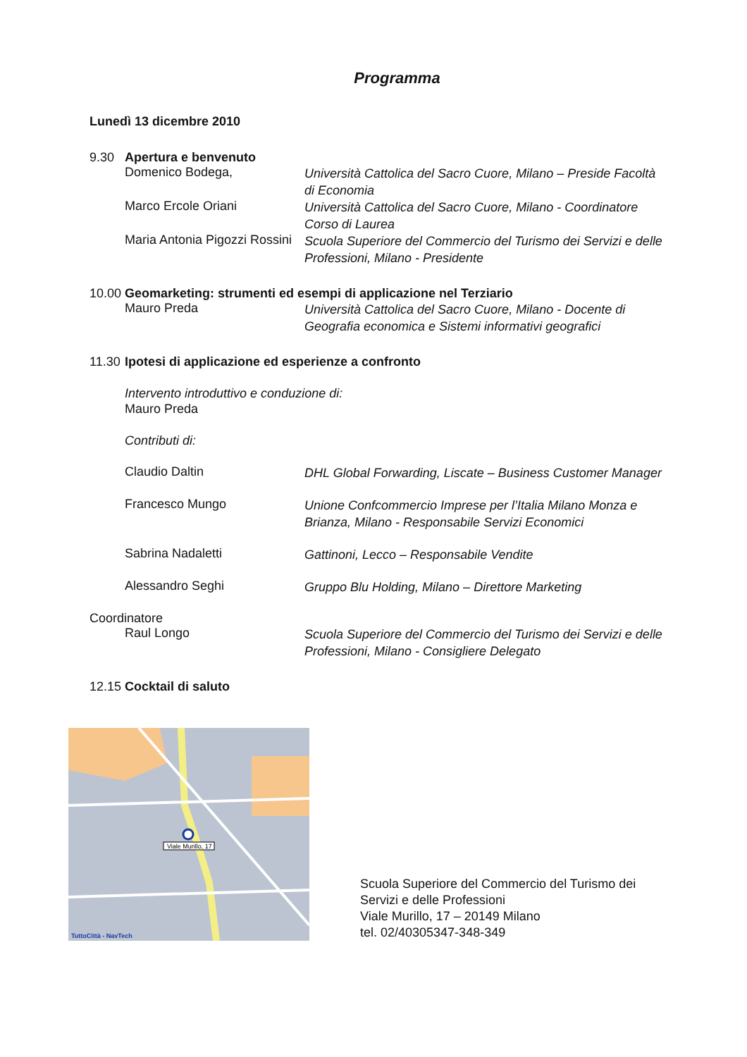Programma
Lunedì 13 dicembre 2010
9.30 Apertura e benvenuto
Domenico Bodega,
Università Cattolica del Sacro Cuore, Milano – Preside Facoltà di Economia
Marco Ercole Oriani
Università Cattolica del Sacro Cuore, Milano - Coordinatore Corso di Laurea
Maria Antonia Pigozzi Rossini
Scuola Superiore del Commercio del Turismo dei Servizi e delle Professioni, Milano - Presidente
10.00 Geomarketing: strumenti ed esempi di applicazione nel Terziario
Mauro Preda
Università Cattolica del Sacro Cuore, Milano - Docente di Geografia economica e Sistemi informativi geografici
11.30 Ipotesi di applicazione ed esperienze a confronto
Intervento introduttivo e conduzione di:
Mauro Preda
Contributi di:
Claudio Daltin
DHL Global Forwarding, Liscate – Business Customer Manager
Francesco Mungo
Unione Confcommercio Imprese per l’Italia Milano Monza e Brianza, Milano - Responsabile Servizi Economici
Sabrina Nadaletti
Gattinoni, Lecco – Responsabile Vendite
Alessandro Seghi
Gruppo Blu Holding, Milano – Direttore Marketing
Coordinatore
Raul Longo
Scuola Superiore del Commercio del Turismo dei Servizi e delle Professioni, Milano - Consigliere Delegato
12.15 Cocktail di saluto
Viale Murillo, 17
TuttoCittà - NavTech
Scuola Superiore del Commercio del Turismo dei
Servizi e delle Professioni
Viale Murillo, 17 – 20149 Milano
tel. 02/40305347-348-349